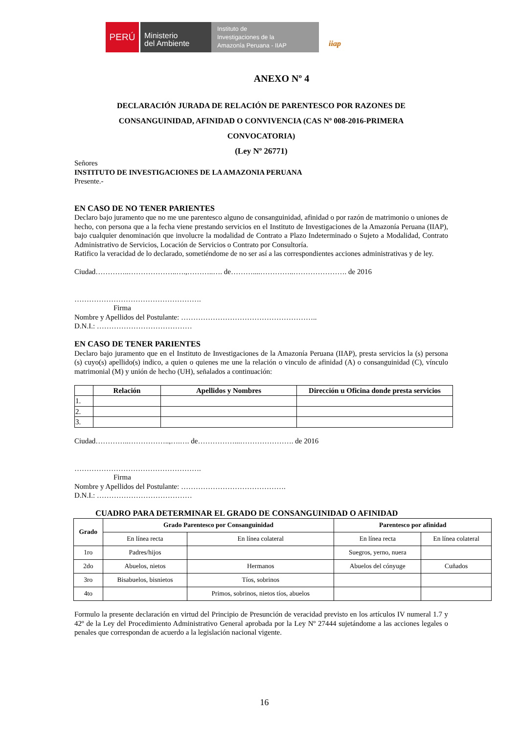PERÚ
Ministerio
del Ambiente
Instituto de
Investigaciones de la
Amazonía Peruana - IIAP
iiap
ANEXO Nº 4
DECLARACIÓN JURADA DE RELACIÓN DE PARENTESCO POR RAZONES DE CONSANGUINIDAD, AFINIDAD O CONVIVENCIA (CAS Nº 008-2016-PRIMERA CONVOCATORIA)
(Ley Nº 26771)
Señores
INSTITUTO DE INVESTIGACIONES DE LA AMAZONIA PERUANA
Presente.-
EN CASO DE NO TENER PARIENTES
Declaro bajo juramento que no me une parentesco alguno de consanguinidad, afinidad o por razón de matrimonio o uniones de hecho, con persona que a la fecha viene prestando servicios en el Instituto de Investigaciones de la Amazonía Peruana (IIAP), bajo cualquier denominación que involucre la modalidad de Contrato a Plazo Indeterminado o Sujeto a Modalidad, Contrato Administrativo de Servicios, Locación de Servicios o Contrato por Consultoría.
Ratifico la veracidad de lo declarado, sometiéndome de no ser así a las correspondientes acciones administrativas y de ley.
Ciudad…………..………………..….,………..…. de………....…………..…………………. de 2016
…………………………………………….
Firma
Nombre y Apellidos del Postulante: ………………………………………………..
D.N.I.: …………………………………
EN CASO DE TENER PARIENTES
Declaro bajo juramento que en el Instituto de Investigaciones de la Amazonía Peruana (IIAP), presta servicios la (s) persona (s) cuyo(s) apellido(s) indico, a quien o quienes me une la relación o vinculo de afinidad (A) o consanguinidad (C), vínculo matrimonial (M) y unión de hecho (UH), señalados a continuación:
| | Relación | Apellidos y Nombres | Dirección u Oficina donde presta servicios |
| --- | --- | --- | --- |
| 1. | | | |
| 2. | | | |
| 3. | | | |
Ciudad…………..……………..,….…. de……………...…………………. de 2016
…………………………………………….
Firma
Nombre y Apellidos del Postulante: …………………………………….
D.N.I.: …………………………………
CUADRO PARA DETERMINAR EL GRADO DE CONSANGUINIDAD O AFINIDAD
| Grado | Grado Parentesco por Consanguinidad | | Parentesco por afinidad | |
| --- | --- | --- | --- | --- |
| | En línea recta | En línea colateral | En línea recta | En línea colateral |
| 1ro | Padres/hijos | | Suegros, yerno, nuera | |
| 2do | Abuelos, nietos | Hermanos | Abuelos del cónyuge | Cuñados |
| 3ro | Bisabuelos, bisnietos | Tíos, sobrinos | | |
| 4to | | Primos, sobrinos, nietos tíos, abuelos | | |
Formulo la presente declaración en virtud del Principio de Presunción de veracidad previsto en los artículos IV numeral 1.7 y 42º de la Ley del Procedimiento Administrativo General aprobada por la Ley Nº 27444 sujetándome a las acciones legales o penales que correspondan de acuerdo a la legislación nacional vigente.
16